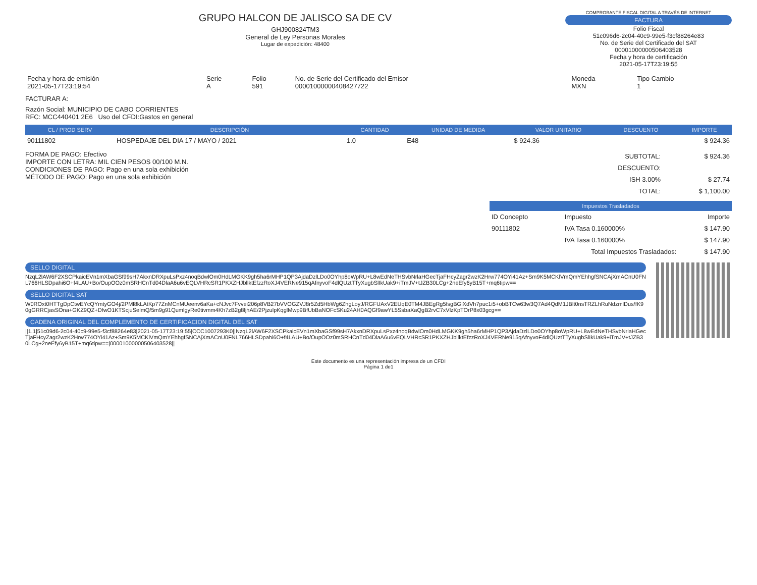GRUPO HALCON DE JALISCO SA DE CV
GHJ900824TM3
General de Ley Personas Morales
Lugar de expedición: 48400
COMPROBANTE FISCAL DIGITAL A TRAVÉS DE INTERNET
FACTURA
Folio Fiscal
51c096d6-2c04-40c9-99e5-f3cf88264e83
No. de Serie del Certificado del SAT
00001000000506403528
Fecha y hora de certificación
2021-05-17T23:19:55
| Fecha y hora de emisión 2021-05-17T23:19:54 | Serie A | Folio 591 | No. de Serie del Certificado del Emisor 00001000000408427722 | Moneda MXN | Tipo Cambio 1 |
FACTURAR A:
Razón Social: MUNICIPIO DE CABO CORRIENTES
RFC: MCC440401 2E6 Uso del CFDI:Gastos en general
| CL / PROD SERV | DESCRIPCIÓN | CANTIDAD | UNIDAD DE MEDIDA | VALOR UNITARIO | DESCUENTO | IMPORTE |
| --- | --- | --- | --- | --- | --- | --- |
| 90111802 | HOSPEDAJE DEL DIA 17 / MAYO / 2021 | 1.0 | E48 | $ 924.36 | | $ 924.36 |
FORMA DE PAGO: Efectivo
IMPORTE CON LETRA: MIL CIEN PESOS 00/100 M.N.
CONDICIONES DE PAGO: Pago en una sola exhibición
MÉTODO DE PAGO: Pago en una sola exhibición
| SUBTOTAL: | $ 924.36 |
| DESCUENTO: | |
| ISH 3.00% | $ 27.74 |
| TOTAL: | $ 1,100.00 |
| Impuestos Trasladados | | |
| --- | --- | --- |
| ID Concepto | Impuesto | Importe |
| 90111802 | IVA Tasa 0.160000% | $ 147.90 |
| | IVA Tasa 0.160000% | $ 147.90 |
| Total Impuestos Trasladados: | | $ 147.90 |
SELLO DIGITAL
NzqL2lAW6F2XSCPkaicEVn1mXbaGSf99sH7AkxnDRXpuLsPxz4noqBdwlOm0HdLMGKK9gh5ha6rMHP1QP3AjdaDzlLDo0OYhp8oWpRU+L8wEdNeTHSvbNrlaHGecTjaFHcyZagr2wzK2Hrw774OYi41Az+Sm9K5MCKlVmQmYEhhgfSNCAjXmACnU0FNL766HLSDpahi6O+f4LAU+Bo/OupOOz0mSRHCnTd04DlaA6u6vEQLVHRcSR1PKXZHJbllktEfzzRoXJ4VERNe915qAfnyvoF4dlQUztTTyXugbSlIkUak9+iTmJV+tJZB30LCg+2neEfy6yB15T+mq6tipw==
SELLO DIGITAL SAT
W0ROxt0HTTgDpCtwEYcQYmtyGO4j/2PMl8kLAtKp77ZnMCnMUeenv6aKa+cNJvc7Fvvei206p8VB27bVVOGZVJ8r5Zd5HbWg6ZhgLoyJ/RGFUAxV2EUqE0TM4JBEgRg5fsgBGlXdVh7puc1i5+obBTCw63w3Q7Ad4QdM1JBlt0nsTRZLhRuNdzmlDus/fK90gGRRCjasSOna+GKZ9QZ+DfwO1KTScjuSelmQ/5m9g91QumlgyRe0tivmm4Kh7zB2g8ljhAE/2PjzulpKqglMwp9BfUbBaNOFcSKu24AH0AQGf9awYL5SsbaXaQgB2rvC7xVlzKpTOrP8x03gcg==
CADENA ORIGINAL DEL COMPLEMENTO DE CERTIFICACION DIGITAL DEL SAT
||1.1|51c09d6-2c04-40c9-99e5-f3cf88264e83|2021-05-17T23:19:55|CCC1007293K0||NzqL2lAW6F2XSCPkaicEVn1mXbaGSf99sH7AkxnDRXpuLsPxz4noqBdwlOm0HdLMGKK9gh5ha6rMHP1QP3AjdaDzlLDo0OYhp8oWpRU+L8wEdNeTHSvbNrlaHGecTjaFHcyZagr2wzK2Hrw774OYi41Az+Sm9K5MCKlVmQmYEhhgfSNCAjXmACnU0FNL766HLSDpahi6O+f4LAU+Bo/OupOOz0mSRHCnTd04DlaA6u6vEQLVHRcSR1PKXZHJbllktEfzzRoXJ4VERNe915qAfnyvoF4dlQUztTTyXugbSlIkUak9+iTmJV+tJZB30LCg+2neEfy6yB15T+mq6tipw==|00001000000506403528||
Este documento es una representación impresa de un CFDI
Página 1 de1